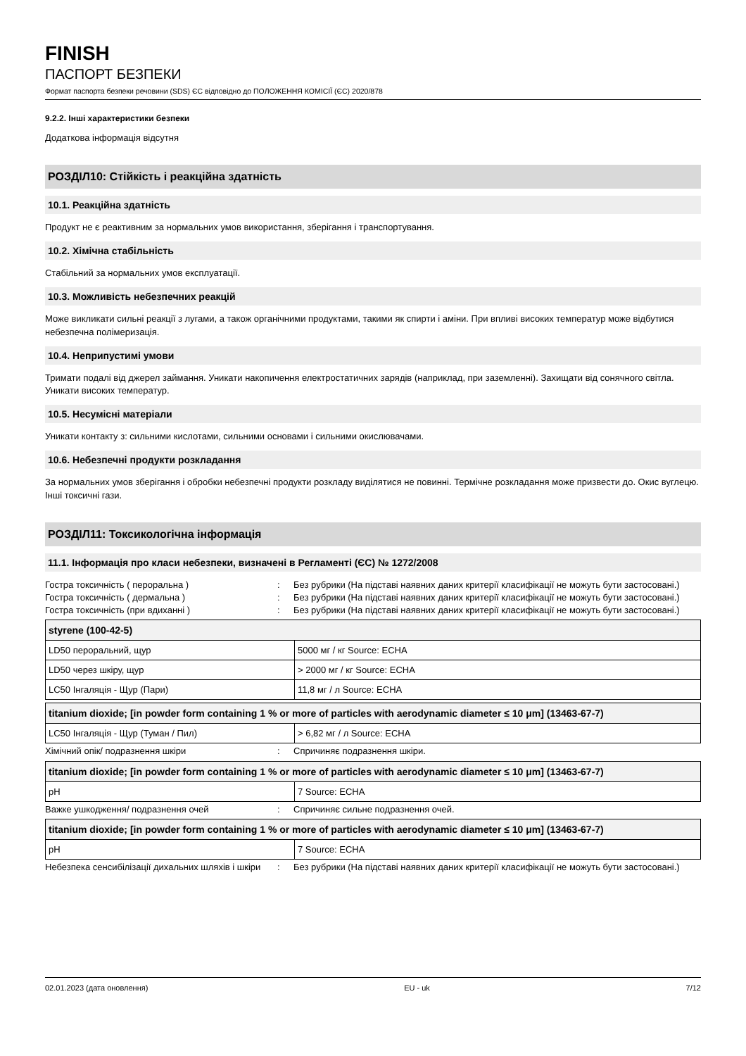FINISH
ПАСПОРТ БЕЗПЕКИ
Формат паспорта безпеки речовини (SDS) ЄС відповідно до ПОЛОЖЕННЯ КОМІСІЇ (ЄС) 2020/878
9.2.2. Інші характеристики безпеки
Додаткова інформація відсутня
РОЗДІЛ10: Стійкість і реакційна здатність
10.1. Реакційна здатність
Продукт не є реактивним за нормальних умов використання, зберігання і транспортування.
10.2. Хімічна стабільність
Стабільний за нормальних умов експлуатації.
10.3. Можливість небезпечних реакцій
Може викликати сильні реакції з лугами, а також органічними продуктами, такими як спирти і аміни. При впливі високих температур може відбутися небезпечна полімеризація.
10.4. Неприпустимі умови
Тримати подалі від джерел займання. Уникати накопичення електростатичних зарядів (наприклад, при заземленні). Захищати від сонячного світла. Уникати високих температур.
10.5. Несумісні матеріали
Уникати контакту з: сильними кислотами, сильними основами і сильними окислювачами.
10.6. Небезпечні продукти розкладання
За нормальних умов зберігання і обробки небезпечні продукти розкладу виділятися не повинні. Термічне розкладання може призвести до. Окис вуглецю. Інші токсичні гази.
РОЗДІЛ11: Токсикологічна інформація
11.1. Інформація про класи небезпеки, визначені в Регламенті (ЄС) № 1272/2008
Гостра токсичність ( пероральна ) : Без рубрики (На підставі наявних даних критерії класифікації не можуть бути застосовані.)
Гостра токсичність ( дермальна ) : Без рубрики (На підставі наявних даних критерії класифікації не можуть бути застосовані.)
Гостра токсичність (при вдиханні ) : Без рубрики (На підставі наявних даних критерії класифікації не можуть бути застосовані.)
| styrene (100-42-5) | |
| --- | --- |
| LD50 пероральний, щур | 5000 мг / кг Source: ECHA |
| LD50 через шкіру, щур | > 2000 мг / кг Source: ECHA |
| LC50 Інгаляція - Щур (Пари) | 11,8 мг / л Source: ECHA |
| titanium dioxide; [in powder form containing 1 % or more of particles with aerodynamic diameter ≤ 10 μm] (13463-67-7) | |
| --- | --- |
| LC50 Інгаляція - Щур (Туман / Пил) | > 6,82 мг / л Source: ECHA |
Хімічний опік/ подразнення шкіри : Спричиняє подразнення шкіри.
| titanium dioxide; [in powder form containing 1 % or more of particles with aerodynamic diameter ≤ 10 μm] (13463-67-7) | |
| --- | --- |
| pH | 7 Source: ECHA |
Важке ушкодження/ подразнення очей : Спричиняє сильне подразнення очей.
| titanium dioxide; [in powder form containing 1 % or more of particles with aerodynamic diameter ≤ 10 μm] (13463-67-7) | |
| --- | --- |
| pH | 7 Source: ECHA |
Небезпека сенсибілізації дихальних шляхів і шкіри
: Без рубрики (На підставі наявних даних критерії класифікації не можуть бути застосовані.)
02.01.2023 (дата оновлення) EU - uk 7/12